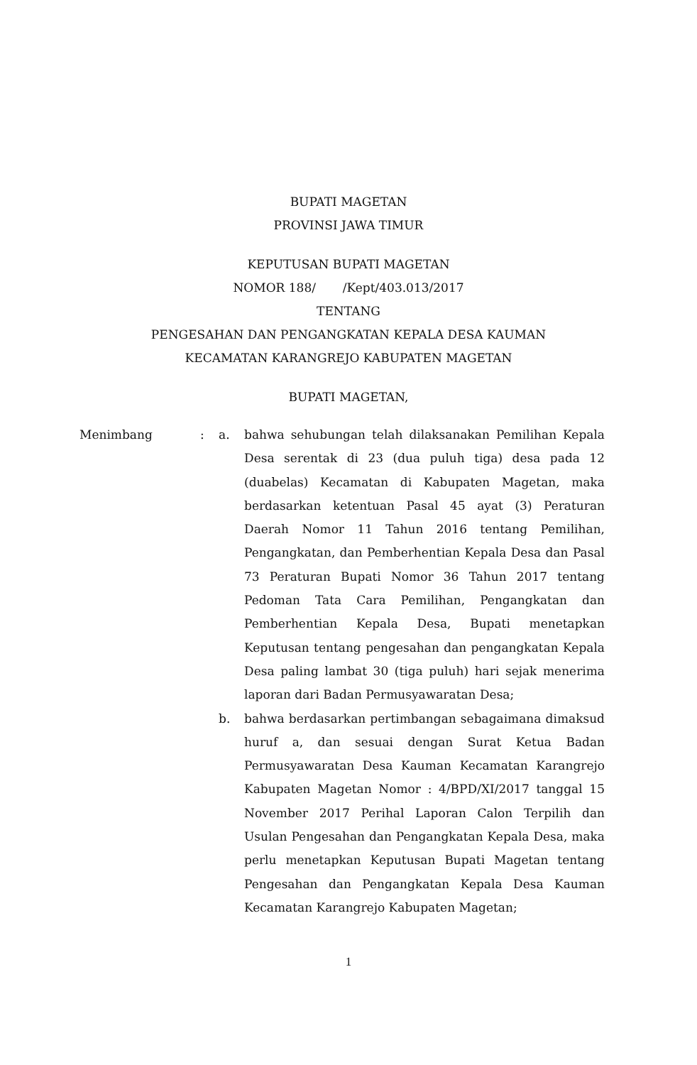BUPATI MAGETAN
PROVINSI JAWA TIMUR
KEPUTUSAN BUPATI MAGETAN
NOMOR 188/ /Kept/403.013/2017
TENTANG
PENGESAHAN DAN PENGANGKATAN KEPALA DESA KAUMAN
KECAMATAN KARANGREJO KABUPATEN MAGETAN
BUPATI MAGETAN,
| Menimbang | : | a. | bahwa sehubungan telah dilaksanakan Pemilihan Kepala Desa serentak di 23 (dua puluh tiga) desa pada 12 (duabelas) Kecamatan di Kabupaten Magetan, maka berdasarkan ketentuan Pasal 45 ayat (3) Peraturan Daerah Nomor 11 Tahun 2016 tentang Pemilihan, Pengangkatan, dan Pemberhentian Kepala Desa dan Pasal 73 Peraturan Bupati Nomor 36 Tahun 2017 tentang Pedoman Tata Cara Pemilihan, Pengangkatan dan Pemberhentian Kepala Desa, Bupati menetapkan Keputusan tentang pengesahan dan pengangkatan Kepala Desa paling lambat 30 (tiga puluh) hari sejak menerima laporan dari Badan Permusyawaratan Desa; |
| | | b. | bahwa berdasarkan pertimbangan sebagaimana dimaksud huruf a, dan sesuai dengan Surat Ketua Badan Permusyawaratan Desa Kauman Kecamatan Karangrejo Kabupaten Magetan Nomor : 4/BPD/XI/2017 tanggal 15 November 2017 Perihal Laporan Calon Terpilih dan Usulan Pengesahan dan Pengangkatan Kepala Desa, maka perlu menetapkan Keputusan Bupati Magetan tentang Pengesahan dan Pengangkatan Kepala Desa Kauman Kecamatan Karangrejo Kabupaten Magetan; |
1